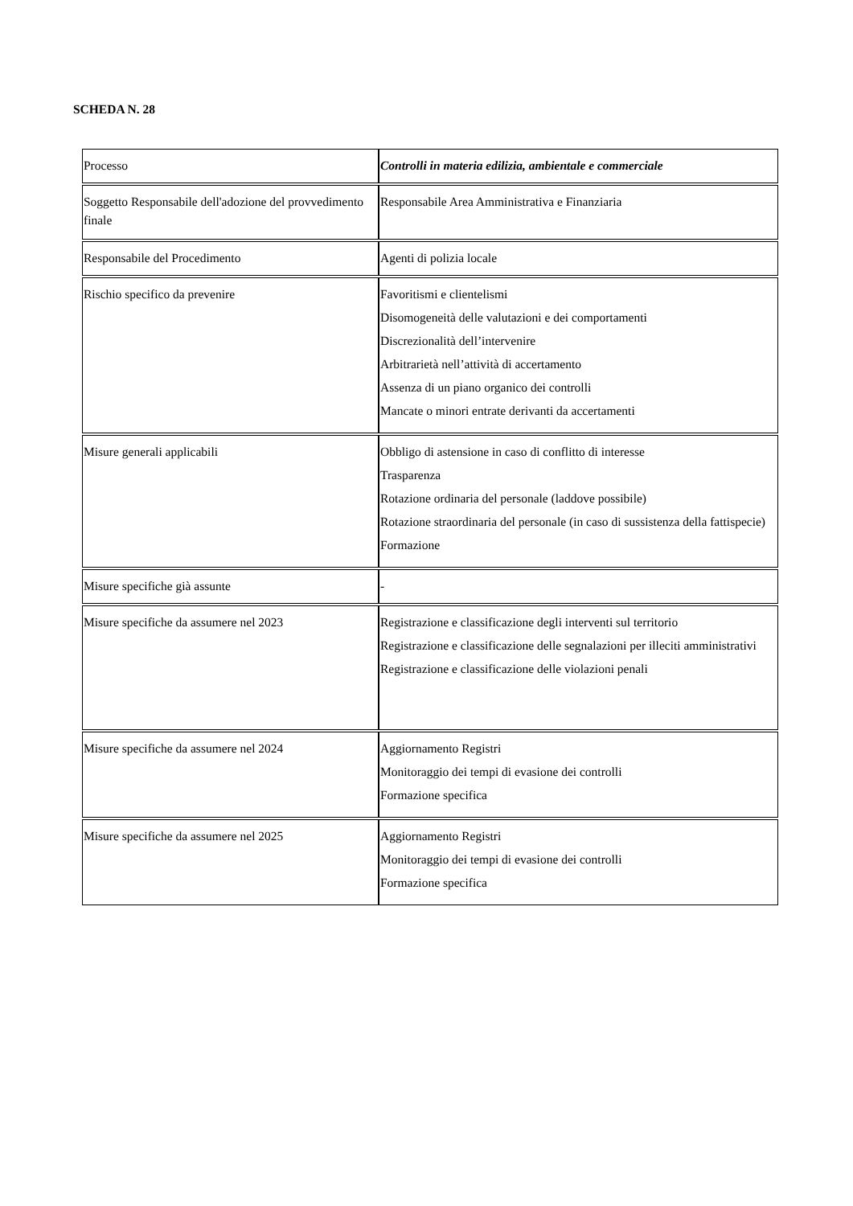SCHEDA N. 28
| Processo | Controlli in materia edilizia, ambientale e commerciale |
| Soggetto Responsabile dell'adozione del provvedimento finale | Responsabile Area Amministrativa e Finanziaria |
| Responsabile del Procedimento | Agenti di polizia locale |
| Rischio specifico da prevenire | Favoritismi e clientelismi Disomogeneità delle valutazioni e dei comportamenti Discrezionalità dell’intervenire Arbitrarietà nell’attività di accertamento Assenza di un piano organico dei controlli Mancate o minori entrate derivanti da accertamenti |
| Misure generali applicabili | Obbligo di astensione in caso di conflitto di interesse Trasparenza Rotazione ordinaria del personale (laddove possibile) Rotazione straordinaria del personale (in caso di sussistenza della fattispecie) Formazione |
| Misure specifiche già assunte | - |
| Misure specifiche da assumere nel 2023 | Registrazione e classificazione degli interventi sul territorio Registrazione e classificazione delle segnalazioni per illeciti amministrativi Registrazione e classificazione delle violazioni penali |
| Misure specifiche da assumere nel 2024 | Aggiornamento Registri Monitoraggio dei tempi di evasione dei controlli Formazione specifica |
| Misure specifiche da assumere nel 2025 | Aggiornamento Registri Monitoraggio dei tempi di evasione dei controlli Formazione specifica |